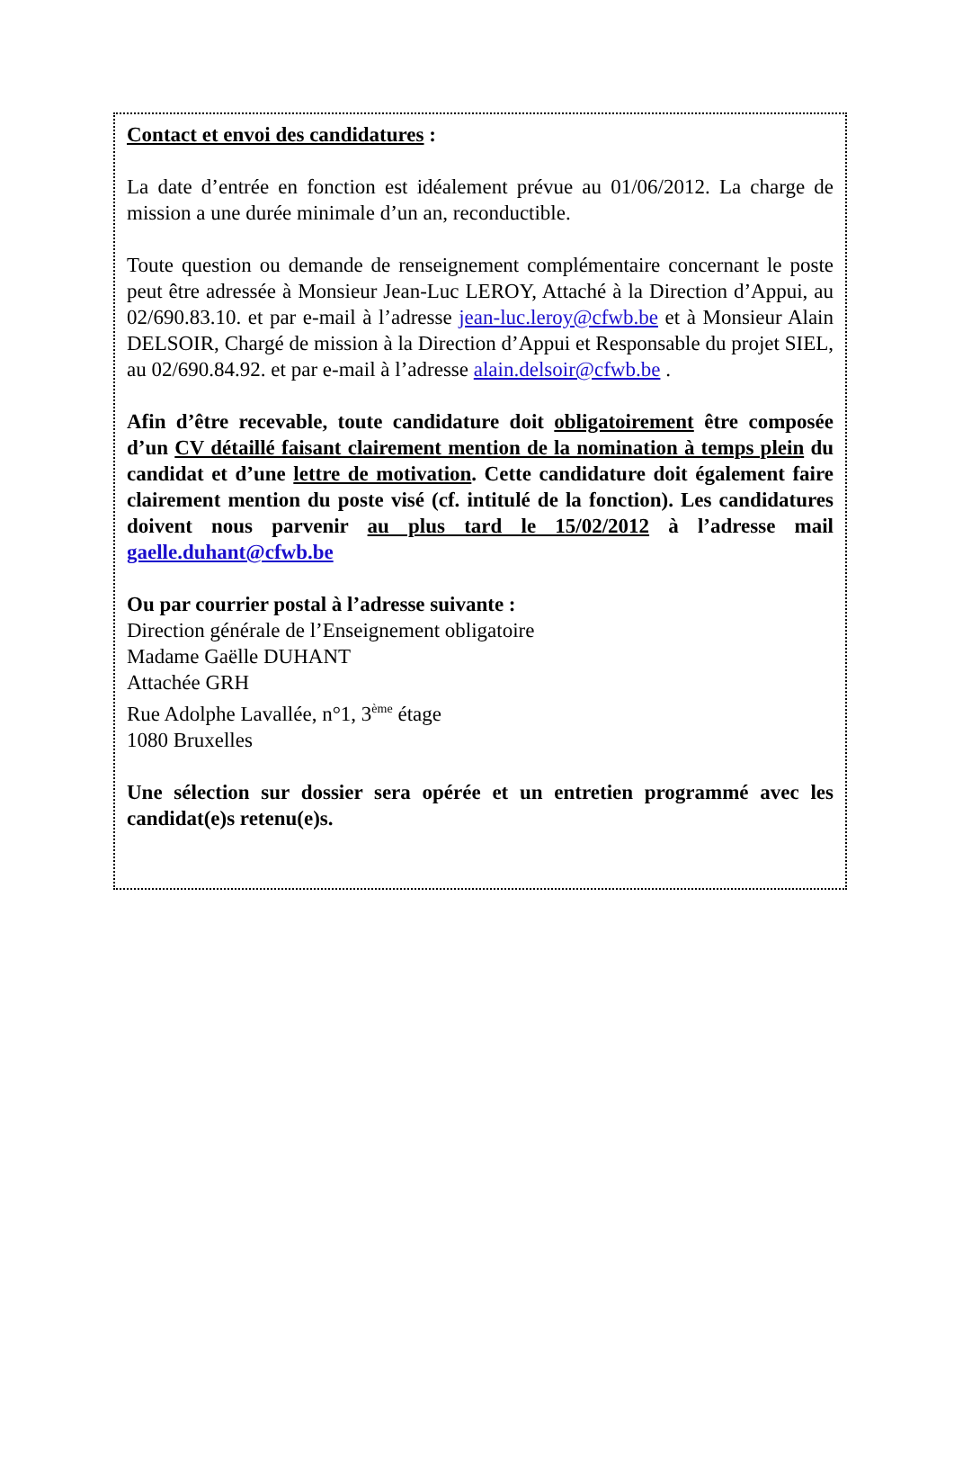Contact et envoi des candidatures :
La date d’entrée en fonction est idéalement prévue au 01/06/2012. La charge de mission a une durée minimale d’un an, reconductible.
Toute question ou demande de renseignement complémentaire concernant le poste peut être adressée à Monsieur Jean-Luc LEROY, Attaché à la Direction d’Appui, au 02/690.83.10. et par e-mail à l’adresse jean-luc.leroy@cfwb.be et à Monsieur Alain DELSOIR, Chargé de mission à la Direction d’Appui et Responsable du projet SIEL, au 02/690.84.92. et par e-mail à l’adresse alain.delsoir@cfwb.be .
Afin d’être recevable, toute candidature doit obligatoirement être composée d’un CV détaillé faisant clairement mention de la nomination à temps plein du candidat et d’une lettre de motivation. Cette candidature doit également faire clairement mention du poste visé (cf. intitulé de la fonction). Les candidatures doivent nous parvenir au plus tard le 15/02/2012 à l’adresse mail gaelle.duhant@cfwb.be
Ou par courrier postal à l’adresse suivante :
Direction générale de l’Enseignement obligatoire
Madame Gaëlle DUHANT
Attachée GRH
Rue Adolphe Lavallée, n°1, 3<sup>ème</sup> étage
1080 Bruxelles
Une sélection sur dossier sera opérée et un entretien programmé avec les candidat(e)s retenu(e)s.